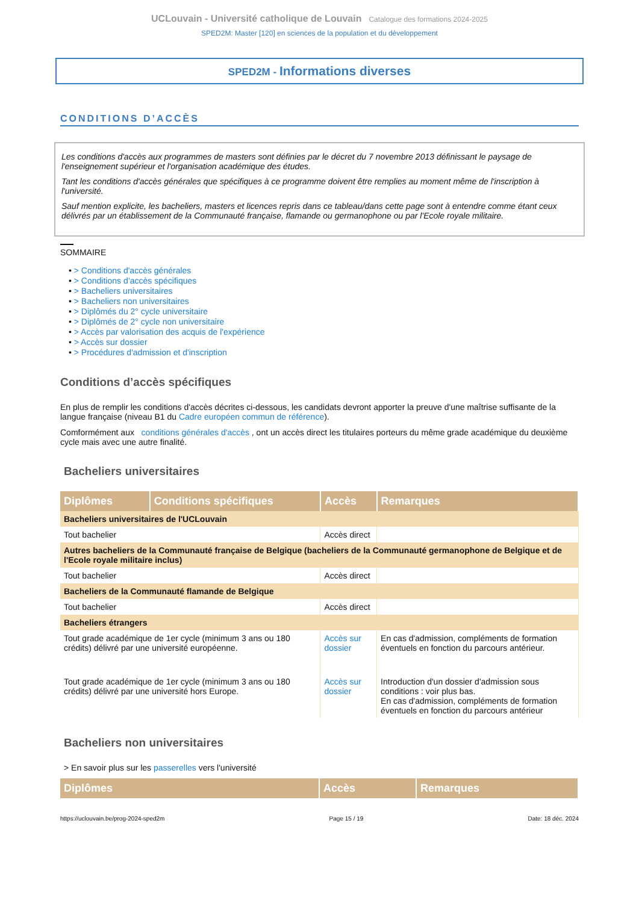UCLouvain - Université catholique de Louvain Catalogue des formations 2024-2025
SPED2M: Master [120] en sciences de la population et du développement
SPED2M - Informations diverses
CONDITIONS D’ACCÈS
Les conditions d'accès aux programmes de masters sont définies par le décret du 7 novembre 2013 définissant le paysage de l'enseignement supérieur et l'organisation académique des études.
Tant les conditions d'accès générales que spécifiques à ce programme doivent être remplies au moment même de l'inscription à l'université.
Sauf mention explicite, les bacheliers, masters et licences repris dans ce tableau/dans cette page sont à entendre comme étant ceux délivrés par un établissement de la Communauté française, flamande ou germanophone ou par l'Ecole royale militaire.
SOMMAIRE
• > Conditions d'accès générales
• > Conditions d’accès spécifiques
• > Bacheliers universitaires
• > Bacheliers non universitaires
• > Diplômés du 2° cycle universitaire
• > Diplômés de 2° cycle non universitaire
• > Accès par valorisation des acquis de l'expérience
• > Accès sur dossier
• > Procédures d'admission et d'inscription
Conditions d’accès spécifiques
En plus de remplir les conditions d'accès décrites ci-dessous, les candidats devront apporter la preuve d'une maîtrise suffisante de la langue française (niveau B1 du Cadre européen commun de référence).
Comformément aux conditions générales d'accès , ont un accès direct les titulaires porteurs du même grade académique du deuxième cycle mais avec une autre finalité.
Bacheliers universitaires
| Diplômes | Conditions spécifiques | Accès | Remarques |
| --- | --- | --- | --- |
| Bacheliers universitaires de l'UCLouvain | | | |
| Tout bachelier | | Accès direct | |
| Autres bacheliers de la Communauté française de Belgique (bacheliers de la Communauté germanophone de Belgique et de l'Ecole royale militaire inclus) | | | |
| Tout bachelier | | Accès direct | |
| Bacheliers de la Communauté flamande de Belgique | | | |
| Tout bachelier | | Accès direct | |
| Bacheliers étrangers | | | |
| Tout grade académique de 1er cycle (minimum 3 ans ou 180 crédits) délivré par une université européenne. | | Accès sur dossier | En cas d'admission, compléments de formation éventuels en fonction du parcours antérieur. |
| Tout grade académique de 1er cycle (minimum 3 ans ou 180 crédits) délivré par une université hors Europe. | | Accès sur dossier | Introduction d'un dossier d'admission sous conditions : voir plus bas. En cas d'admission, compléments de formation éventuels en fonction du parcours antérieur |
Bacheliers non universitaires
> En savoir plus sur les passerelles vers l'université
| Diplômes | Accès | Remarques |
| --- | --- | --- |
https://uclouvain.be/prog-2024-sped2m Page 15 / 19 Date: 18 déc. 2024